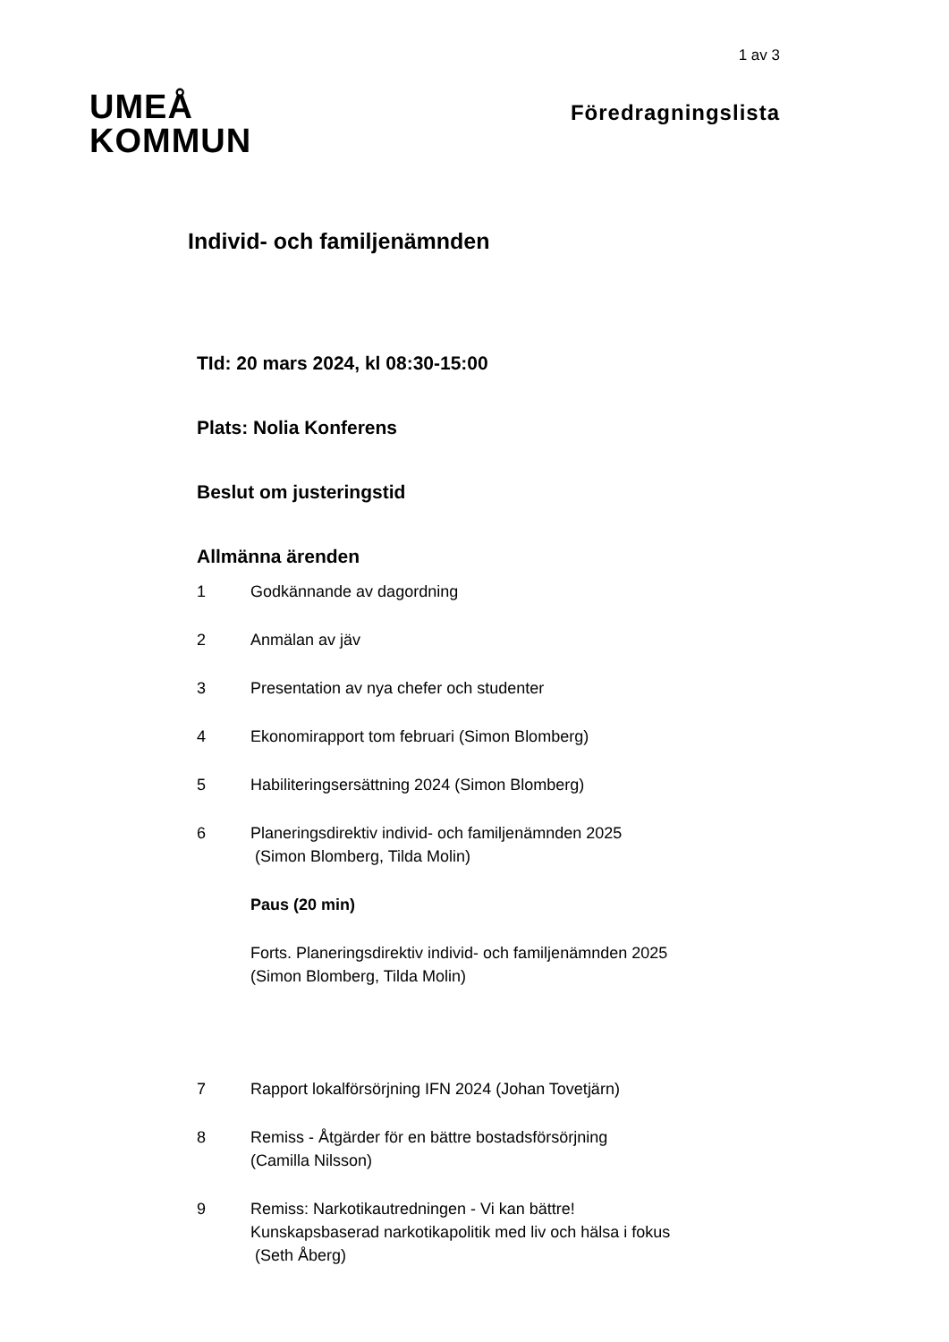1 av 3
UMEÅ
KOMMUN
Föredragningslista
Individ- och familjenämnden
TId: 20 mars 2024, kl 08:30-15:00
Plats: Nolia Konferens
Beslut om justeringstid
Allmänna ärenden
1 Godkännande av dagordning
2 Anmälan av jäv
3 Presentation av nya chefer och studenter
4 Ekonomirapport tom februari (Simon Blomberg)
5 Habiliteringsersättning 2024 (Simon Blomberg)
6 Planeringsdirektiv individ- och familjenämnden 2025
(Simon Blomberg, Tilda Molin)
Paus (20 min)
Forts. Planeringsdirektiv individ- och familjenämnden 2025 (Simon Blomberg, Tilda Molin)
7 Rapport lokalförsörjning IFN 2024 (Johan Tovetjärn)
8 Remiss - Åtgärder för en bättre bostadsförsörjning
(Camilla Nilsson)
9 Remiss: Narkotikautredningen - Vi kan bättre! Kunskapsbaserad narkotikapolitik med liv och hälsa i fokus (Seth Åberg)